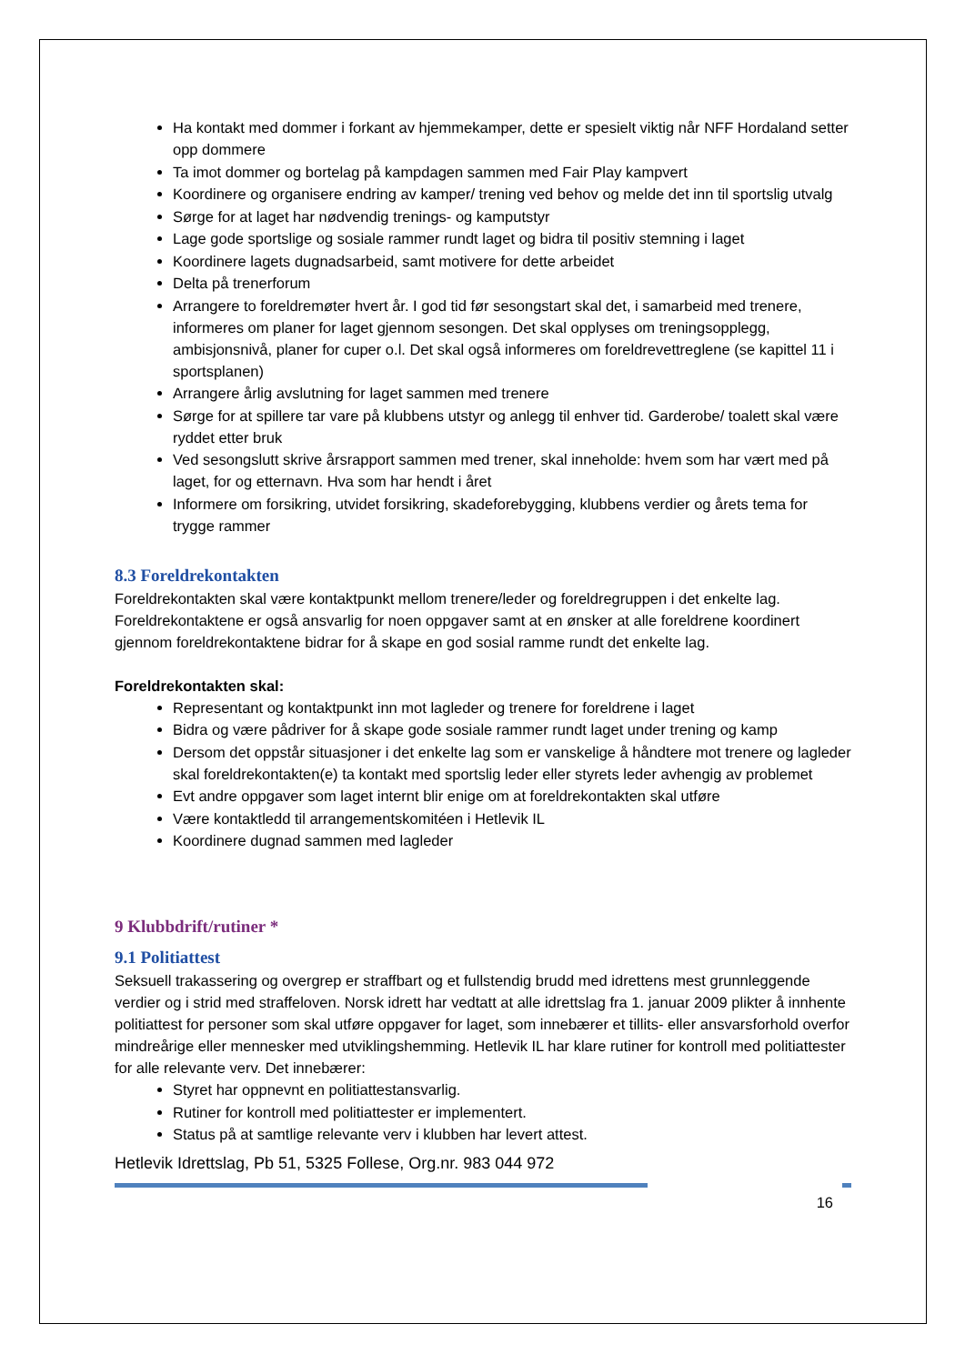Ha kontakt med dommer i forkant av hjemmekamper, dette er spesielt viktig når NFF Hordaland setter opp dommere
Ta imot dommer og bortelag på kampdagen sammen med Fair Play kampvert
Koordinere og organisere endring av kamper/ trening ved behov og melde det inn til sportslig utvalg
Sørge for at laget har nødvendig trenings- og kamputstyr
Lage gode sportslige og sosiale rammer rundt laget og bidra til positiv stemning i laget
Koordinere lagets dugnadsarbeid, samt motivere for dette arbeidet
Delta på trenerforum
Arrangere to foreldremøter hvert år. I god tid før sesongstart skal det, i samarbeid med trenere, informeres om planer for laget gjennom sesongen. Det skal opplyses om treningsopplegg, ambisjonsnivå, planer for cuper o.l. Det skal også informeres om foreldrevettreglene (se kapittel 11 i sportsplanen)
Arrangere årlig avslutning for laget sammen med trenere
Sørge for at spillere tar vare på klubbens utstyr og anlegg til enhver tid. Garderobe/ toalett skal være ryddet etter bruk
Ved sesongslutt skrive årsrapport sammen med trener, skal inneholde: hvem som har vært med på laget, for og etternavn. Hva som har hendt i året
Informere om forsikring, utvidet forsikring, skadeforebygging, klubbens verdier og årets tema for trygge rammer
8.3 Foreldrekontakten
Foreldrekontakten skal være kontaktpunkt mellom trenere/leder og foreldregruppen i det enkelte lag. Foreldrekontaktene er også ansvarlig for noen oppgaver samt at en ønsker at alle foreldrene koordinert gjennom foreldrekontaktene bidrar for å skape en god sosial ramme rundt det enkelte lag.
Foreldrekontakten skal:
Representant og kontaktpunkt inn mot lagleder og trenere for foreldrene i laget
Bidra og være pådriver for å skape gode sosiale rammer rundt laget under trening og kamp
Dersom det oppstår situasjoner i det enkelte lag som er vanskelige å håndtere mot trenere og lagleder skal foreldrekontakten(e) ta kontakt med sportslig leder eller styrets leder avhengig av problemet
Evt andre oppgaver som laget internt blir enige om at foreldrekontakten skal utføre
Være kontaktledd til arrangementskomitéen i Hetlevik IL
Koordinere dugnad sammen med lagleder
9 Klubbdrift/rutiner *
9.1 Politiattest
Seksuell trakassering og overgrep er straffbart og et fullstendig brudd med idrettens mest grunnleggende verdier og i strid med straffeloven. Norsk idrett har vedtatt at alle idrettslag fra 1. januar 2009 plikter å innhente politiattest for personer som skal utføre oppgaver for laget, som innebærer et tillits- eller ansvarsforhold overfor mindreårige eller mennesker med utviklingshemming. Hetlevik IL har klare rutiner for kontroll med politiattester for alle relevante verv. Det innebærer:
Styret har oppnevnt en politiattestansvarlig.
Rutiner for kontroll med politiattester er implementert.
Status på at samtlige relevante verv i klubben har levert attest.
Hetlevik Idrettslag, Pb 51, 5325 Follese, Org.nr. 983 044 972
16